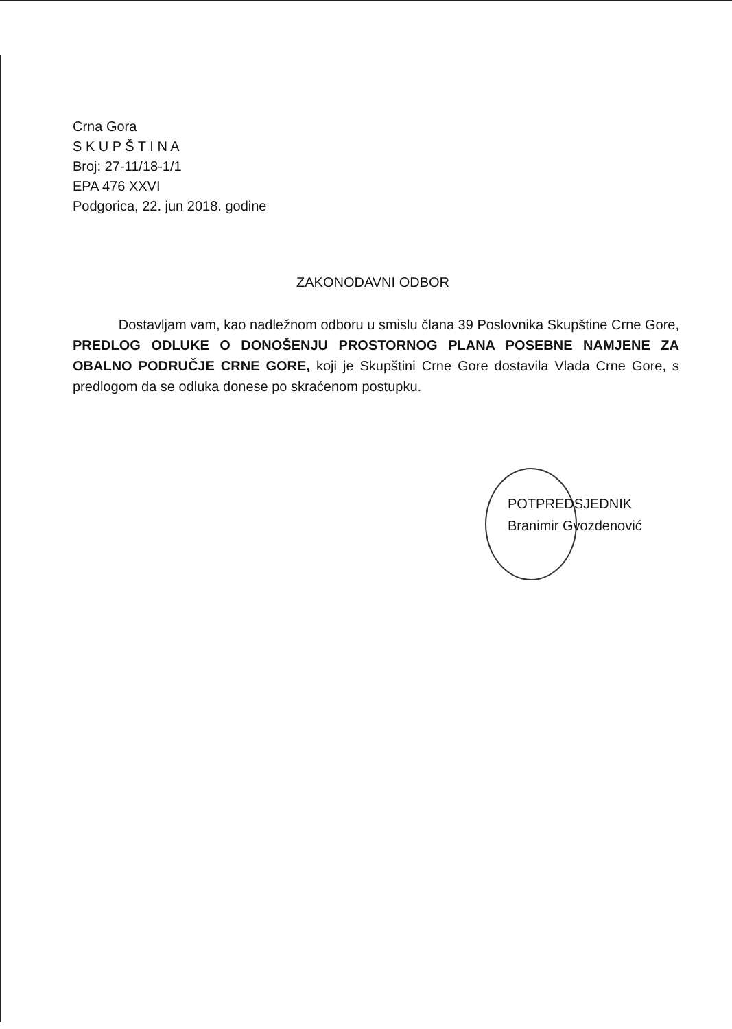Crna Gora
S K U P Š T I N A
Broj: 27-11/18-1/1
EPA 476 XXVI
Podgorica, 22. jun 2018. godine
ZAKONODAVNI ODBOR
Dostavljam vam, kao nadležnom odboru u smislu člana 39 Poslovnika Skupštine Crne Gore, PREDLOG ODLUKE O DONOŠENJU PROSTORNOG PLANA POSEBNE NAMJENE ZA OBALNO PODRUČJE CRNE GORE, koji je Skupštini Crne Gore dostavila Vlada Crne Gore, s predlogom da se odluka donese po skraćenom postupku.
POTPREDSJEDNIK
Branimir Gvozdenović